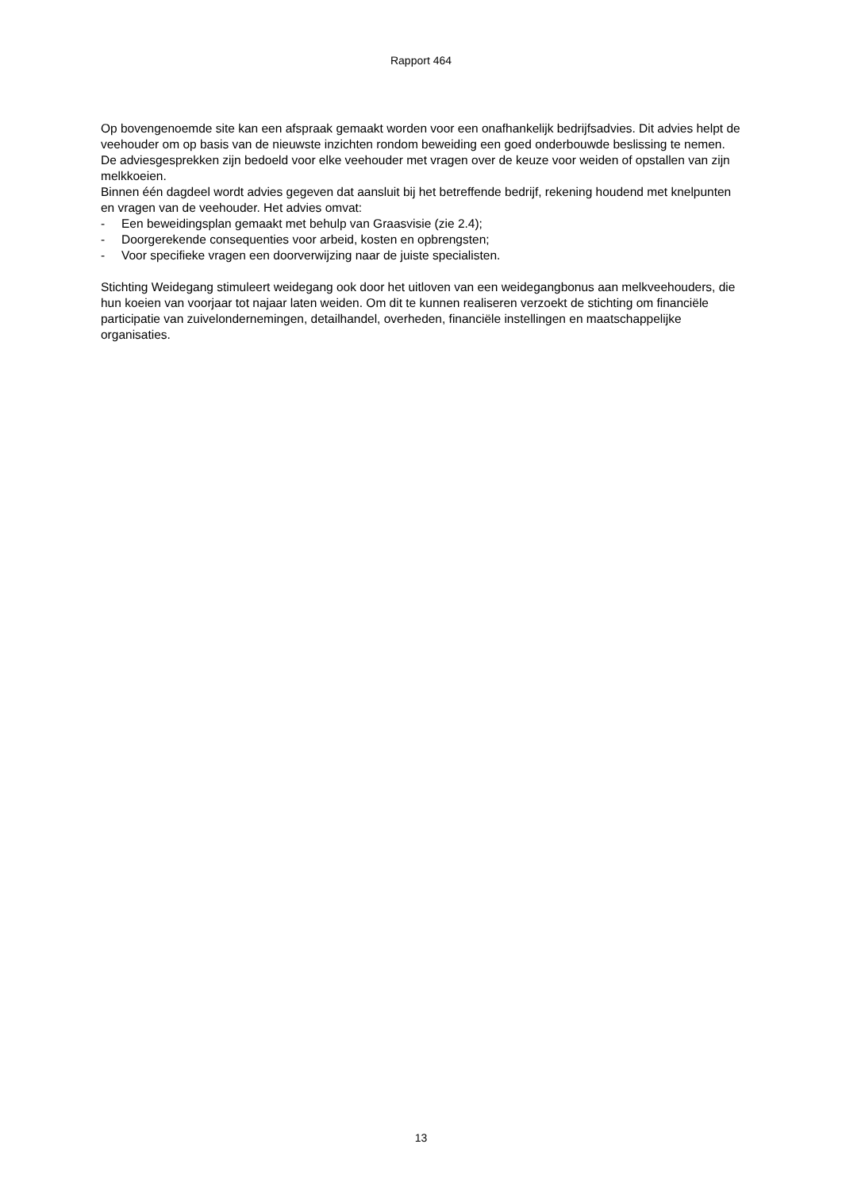Rapport 464
Op bovengenoemde site kan een afspraak gemaakt worden voor een onafhankelijk bedrijfsadvies. Dit advies helpt de veehouder om op basis van de nieuwste inzichten rondom beweiding een goed onderbouwde beslissing te nemen. De adviesgesprekken zijn bedoeld voor elke veehouder met vragen over de keuze voor weiden of opstallen van zijn melkkoeien.
Binnen één dagdeel wordt advies gegeven dat aansluit bij het betreffende bedrijf, rekening houdend met knelpunten en vragen van de veehouder. Het advies omvat:
- Een beweidingsplan gemaakt met behulp van Graasvisie (zie 2.4);
- Doorgerekende consequenties voor arbeid, kosten en opbrengsten;
- Voor specifieke vragen een doorverwijzing naar de juiste specialisten.
Stichting Weidegang stimuleert weidegang ook door het uitloven van een weidegangbonus aan melkveehouders, die hun koeien van voorjaar tot najaar laten weiden. Om dit te kunnen realiseren verzoekt de stichting om financiële participatie van zuivelondernemingen, detailhandel, overheden, financiële instellingen en maatschappelijke organisaties.
13